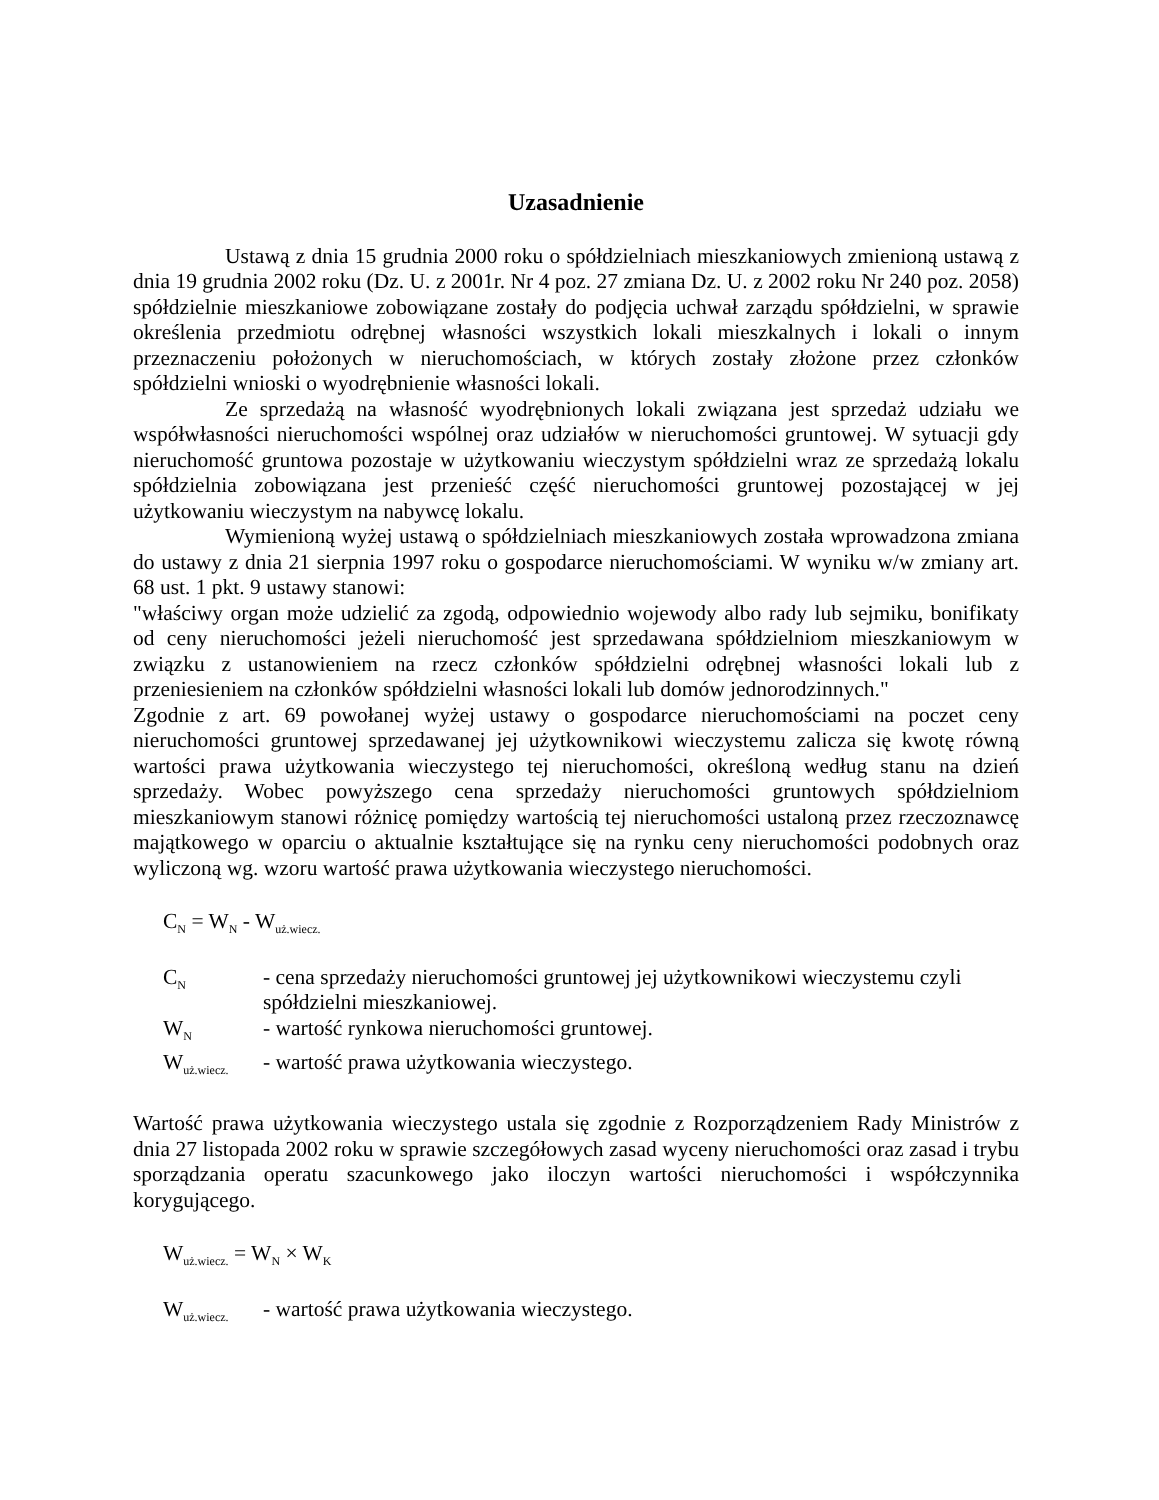Uzasadnienie
Ustawą z dnia 15 grudnia 2000 roku o spółdzielniach mieszkaniowych zmienioną ustawą z dnia 19 grudnia 2002 roku (Dz. U. z 2001r. Nr 4 poz. 27 zmiana Dz. U. z 2002 roku Nr 240 poz. 2058) spółdzielnie mieszkaniowe zobowiązane zostały do podjęcia uchwał zarządu spółdzielni, w sprawie określenia przedmiotu odrębnej własności wszystkich lokali mieszkalnych i lokali o innym przeznaczeniu położonych w nieruchomościach, w których zostały złożone przez członków spółdzielni wnioski o wyodrębnienie własności lokali.
Ze sprzedażą na własność wyodrębnionych lokali związana jest sprzedaż udziału we współwłasności nieruchomości wspólnej oraz udziałów w nieruchomości gruntowej. W sytuacji gdy nieruchomość gruntowa pozostaje w użytkowaniu wieczystym spółdzielni wraz ze sprzedażą lokalu spółdzielnia zobowiązana jest przenieść część nieruchomości gruntowej pozostającej w jej użytkowaniu wieczystym na nabywcę lokalu.
Wymienioną wyżej ustawą o spółdzielniach mieszkaniowych została wprowadzona zmiana do ustawy z dnia 21 sierpnia 1997 roku o gospodarce nieruchomościami. W wyniku w/w zmiany art. 68 ust. 1 pkt. 9 ustawy stanowi:
"właściwy organ może udzielić za zgodą, odpowiednio wojewody albo rady lub sejmiku, bonifikaty od ceny nieruchomości jeżeli nieruchomość jest sprzedawana spółdzielniom mieszkaniowym w związku z ustanowieniem na rzecz członków spółdzielni odrębnej własności lokali lub z przeniesieniem na członków spółdzielni własności lokali lub domów jednorodzinnych."
Zgodnie z art. 69 powołanej wyżej ustawy o gospodarce nieruchomościami na poczet ceny nieruchomości gruntowej sprzedawanej jej użytkownikowi wieczystemu zalicza się kwotę równą wartości prawa użytkowania wieczystego tej nieruchomości, określoną według stanu na dzień sprzedaży. Wobec powyższego cena sprzedaży nieruchomości gruntowych spółdzielniom mieszkaniowym stanowi różnicę pomiędzy wartością tej nieruchomości ustaloną przez rzeczoznawcę majątkowego w oparciu o aktualnie kształtujące się na rynku ceny nieruchomości podobnych oraz wyliczoną wg. wzoru wartość prawa użytkowania wieczystego nieruchomości.
C<sub>N</sub> = W<sub>N</sub> - W<sub>uż.wiecz.</sub>
| C<sub>N</sub> | - cena sprzedaży nieruchomości gruntowej jej użytkownikowi wieczystemu czyli spółdzielni mieszkaniowej. |
| W<sub>N</sub> | - wartość rynkowa nieruchomości gruntowej. |
| W<sub>uż.wiecz.</sub> | - wartość prawa użytkowania wieczystego. |
Wartość prawa użytkowania wieczystego ustala się zgodnie z Rozporządzeniem Rady Ministrów z dnia 27 listopada 2002 roku w sprawie szczegółowych zasad wyceny nieruchomości oraz zasad i trybu sporządzania operatu szacunkowego jako iloczyn wartości nieruchomości i współczynnika korygującego.
W<sub>uż.wiecz.</sub> = W<sub>N</sub> × W<sub>K</sub>
| W<sub>uż.wiecz.</sub> | - wartość prawa użytkowania wieczystego. |